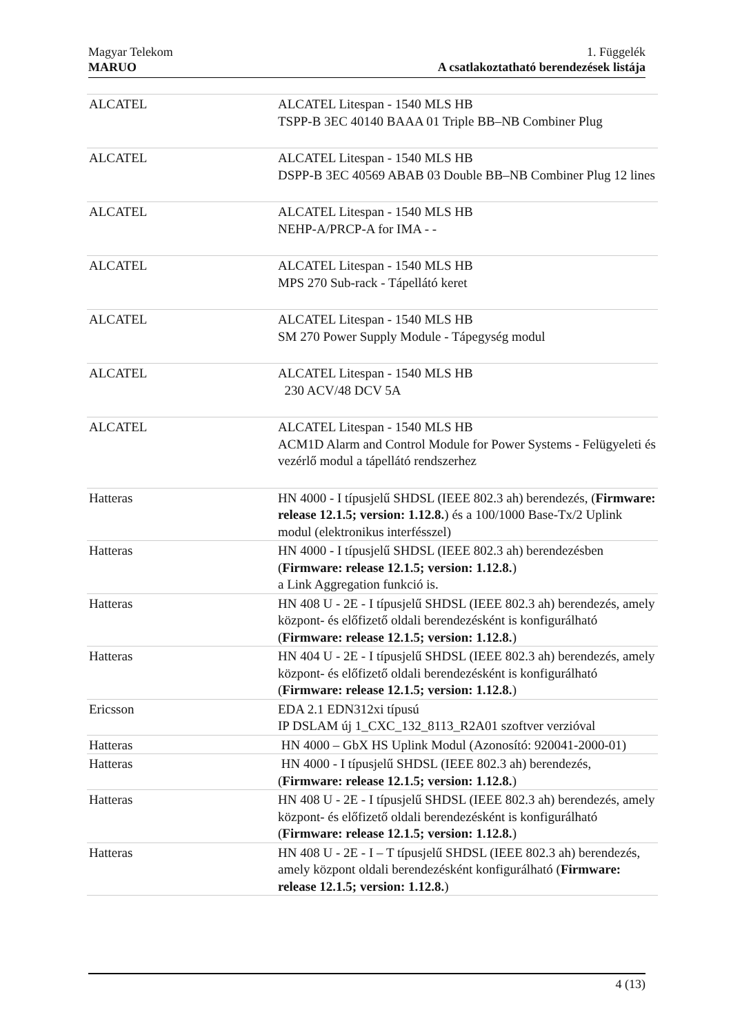Magyar Telekom
MARUO
1. Függelék
A csatlakoztatható berendezések listája
| ALCATEL | ALCATEL Litespan - 1540 MLS HB TSPP-B 3EC 40140 BAAA 01 Triple BB–NB Combiner Plug |
| ALCATEL | ALCATEL Litespan - 1540 MLS HB DSPP-B 3EC 40569 ABAB 03 Double BB–NB Combiner Plug 12 lines |
| ALCATEL | ALCATEL Litespan - 1540 MLS HB NEHP-A/PRCP-A for IMA - - |
| ALCATEL | ALCATEL Litespan - 1540 MLS HB MPS 270 Sub-rack - Tápellátó keret |
| ALCATEL | ALCATEL Litespan - 1540 MLS HB SM 270 Power Supply Module - Tápegység modul |
| ALCATEL | ALCATEL Litespan - 1540 MLS HB 230 ACV/48 DCV 5A |
| ALCATEL | ALCATEL Litespan - 1540 MLS HB ACM1D Alarm and Control Module for Power Systems - Felügyeleti és vezérlő modul a tápellátó rendszerhez |
| Hatteras | HN 4000 - I típusjelű SHDSL (IEEE 802.3 ah) berendezés, ( Firmware: release 12.1.5; version: 1.12.8. ) és a 100/1000 Base-Tx/2 Uplink modul (elektronikus interfésszel) |
| Hatteras | HN 4000 - I típusjelű SHDSL (IEEE 802.3 ah) berendezésben ( Firmware: release 12.1.5; version: 1.12.8. ) a Link Aggregation funkció is. |
| Hatteras | HN 408 U - 2E - I típusjelű SHDSL (IEEE 802.3 ah) berendezés, amely központ- és előfizető oldali berendezésként is konfigurálható ( Firmware: release 12.1.5; version: 1.12.8. ) |
| Hatteras | HN 404 U - 2E - I típusjelű SHDSL (IEEE 802.3 ah) berendezés, amely központ- és előfizető oldali berendezésként is konfigurálható ( Firmware: release 12.1.5; version: 1.12.8. ) |
| Ericsson | EDA 2.1 EDN312xi típusú IP DSLAM új 1_CXC_132_8113_R2A01 szoftver verzióval |
| Hatteras | HN 4000 – GbX HS Uplink Modul (Azonosító: 920041-2000-01) |
| Hatteras | HN 4000 - I típusjelű SHDSL (IEEE 802.3 ah) berendezés, ( Firmware: release 12.1.5; version: 1.12.8. ) |
| Hatteras | HN 408 U - 2E - I típusjelű SHDSL (IEEE 802.3 ah) berendezés, amely központ- és előfizető oldali berendezésként is konfigurálható ( Firmware: release 12.1.5; version: 1.12.8. ) |
| Hatteras | HN 408 U - 2E - I – T típusjelű SHDSL (IEEE 802.3 ah) berendezés, amely központ oldali berendezésként konfigurálható ( Firmware: release 12.1.5; version: 1.12.8. ) |
4 (13)